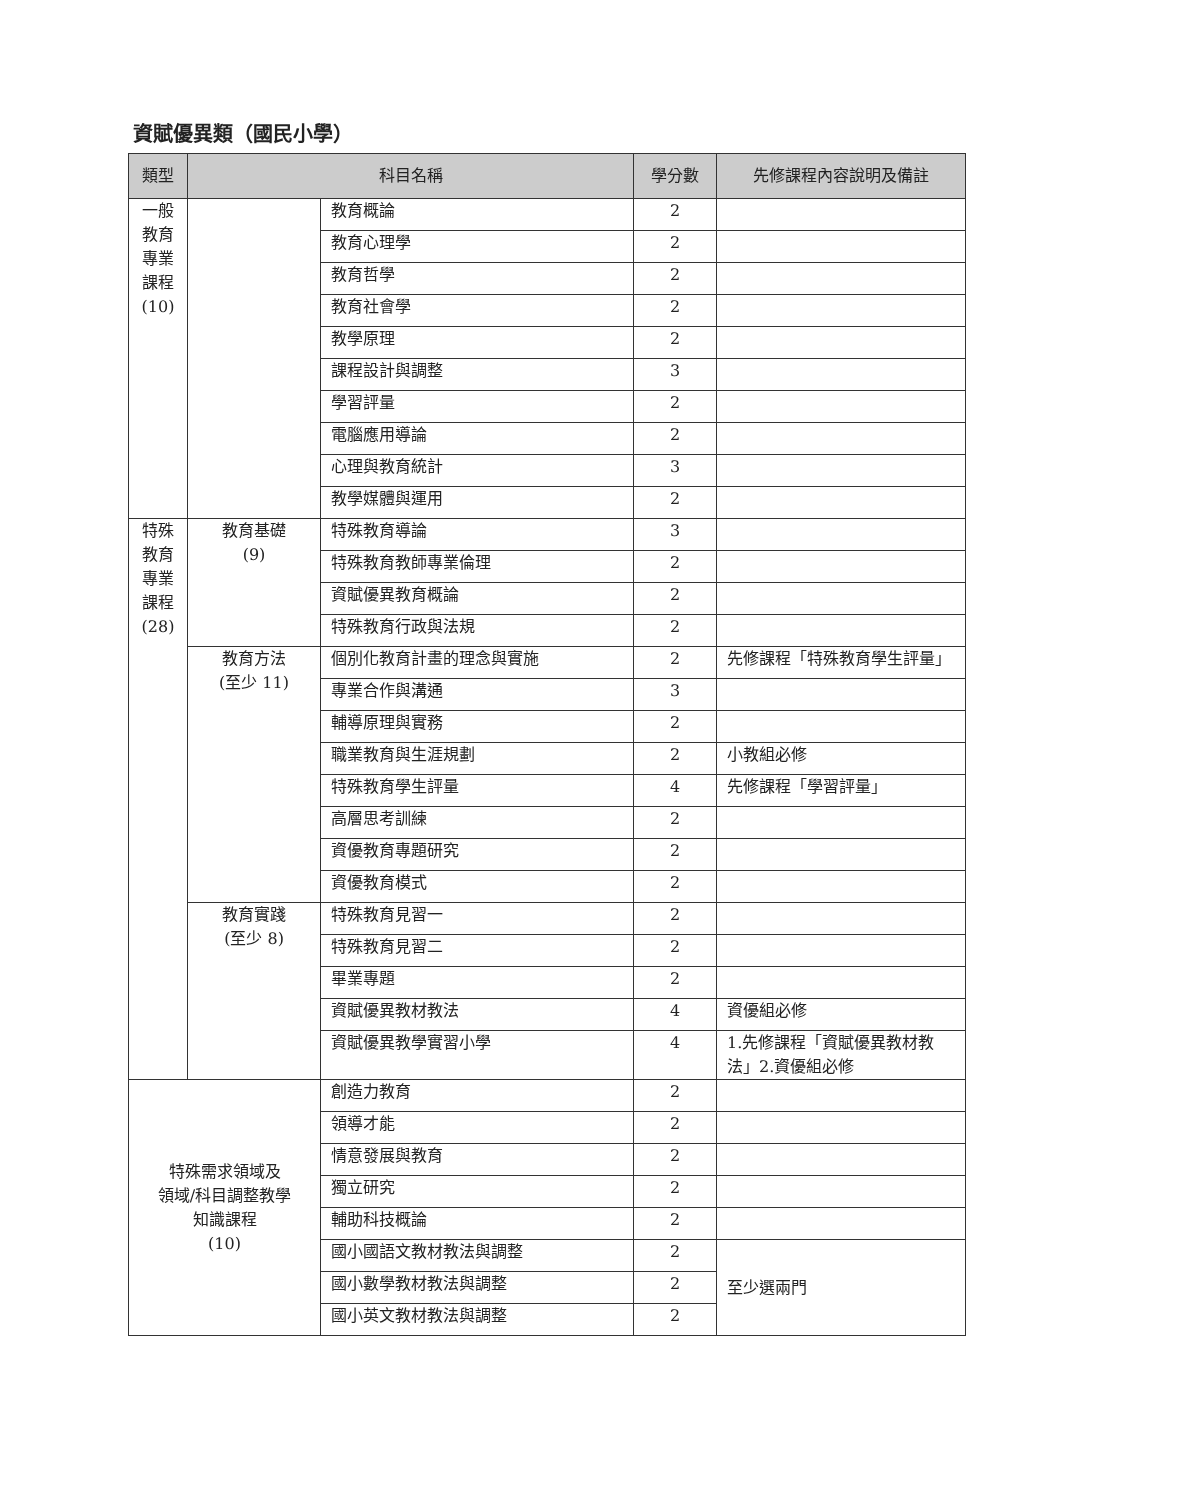資賦優異類（國民小學）
| 類型 | 科目名稱 | | 學分數 | 先修課程內容說明及備註 |
| --- | --- | --- | --- | --- |
| 一般教育專業課程(10) | | 教育概論 | 2 | |
| | | 教育心理學 | 2 | |
| | | 教育哲學 | 2 | |
| | | 教育社會學 | 2 | |
| | | 教學原理 | 2 | |
| | | 課程設計與調整 | 3 | |
| | | 學習評量 | 2 | |
| | | 電腦應用導論 | 2 | |
| | | 心理與教育統計 | 3 | |
| | | 教學媒體與運用 | 2 | |
| 特殊教育專業課程(28) | 教育基礎 (9) | 特殊教育導論 | 3 | |
| | | 特殊教育教師專業倫理 | 2 | |
| | | 資賦優異教育概論 | 2 | |
| | | 特殊教育行政與法規 | 2 | |
| | 教育方法 (至少 11) | 個別化教育計畫的理念與實施 | 2 | 先修課程「特殊教育學生評量」 |
| | | 專業合作與溝通 | 3 | |
| | | 輔導原理與實務 | 2 | |
| | | 職業教育與生涯規劃 | 2 | 小教組必修 |
| | | 特殊教育學生評量 | 4 | 先修課程「學習評量」 |
| | | 高層思考訓練 | 2 | |
| | | 資優教育專題研究 | 2 | |
| | | 資優教育模式 | 2 | |
| | 教育實踐 (至少 8) | 特殊教育見習一 | 2 | |
| | | 特殊教育見習二 | 2 | |
| | | 畢業專題 | 2 | |
| | | 資賦優異教材教法 | 4 | 資優組必修 |
| | | 資賦優異教學實習小學 | 4 | 1.先修課程「資賦優異教材教法」2.資優組必修 |
| 特殊需求領域及 領域/科目調整教學 知識課程 (10) | | 創造力教育 | 2 | |
| | | 領導才能 | 2 | |
| | | 情意發展與教育 | 2 | |
| | | 獨立研究 | 2 | |
| | | 輔助科技概論 | 2 | |
| | | 國小國語文教材教法與調整 | 2 | 至少選兩門 |
| | | 國小數學教材教法與調整 | 2 | |
| | | 國小英文教材教法與調整 | 2 | |